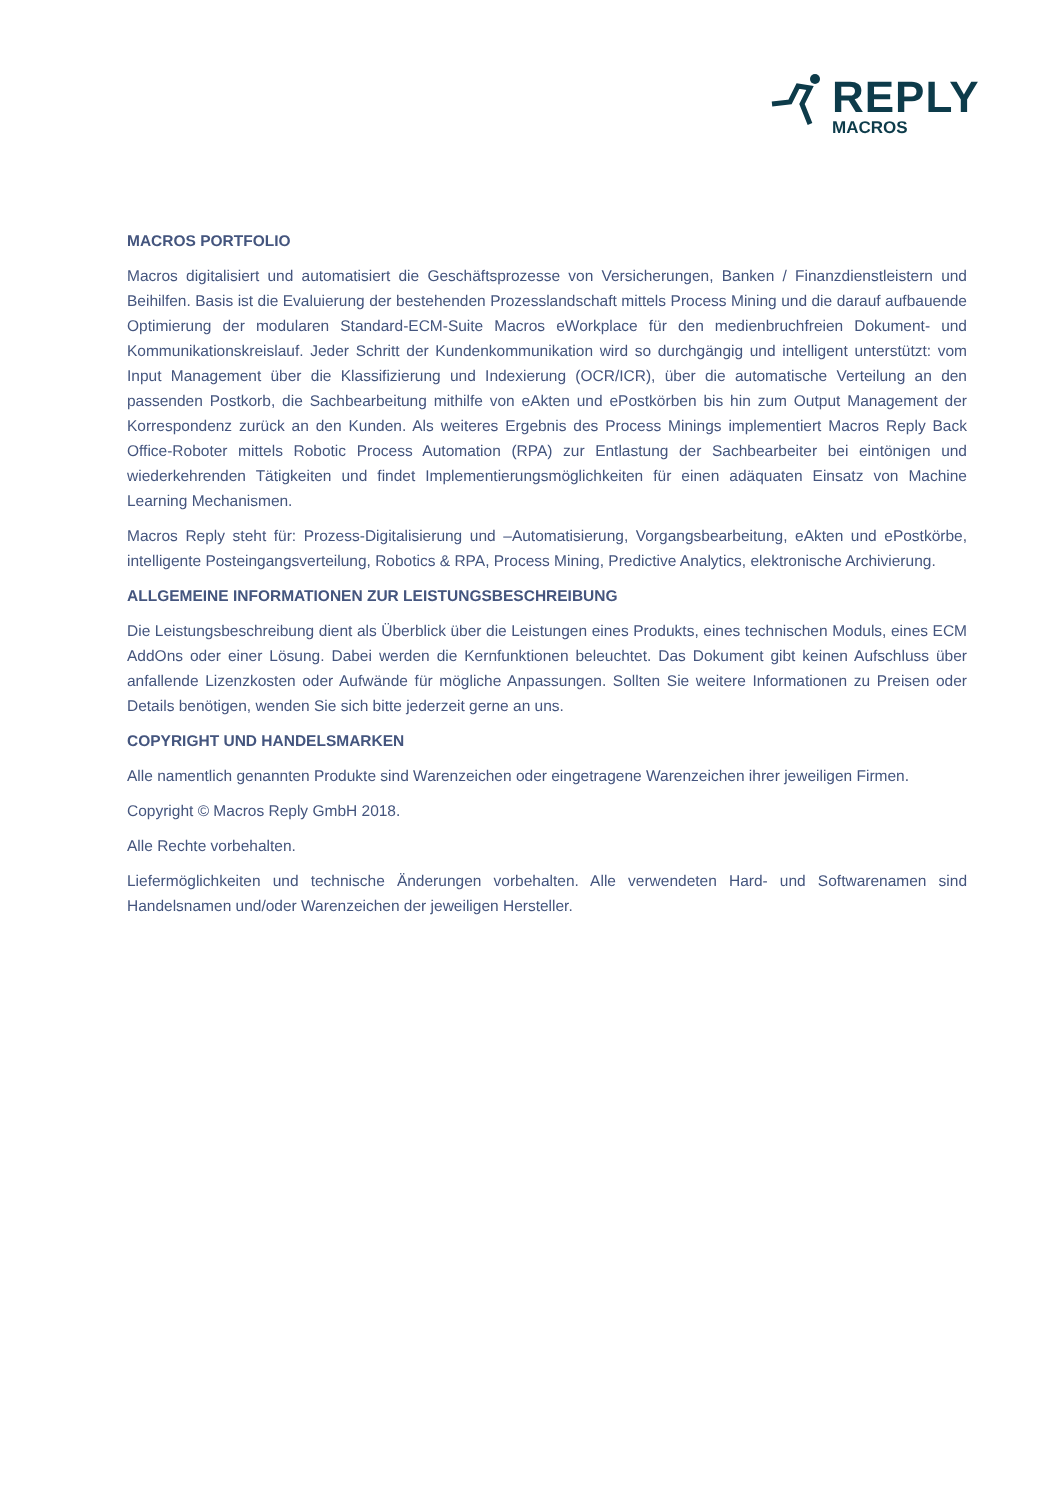REPLY
MACROS
MACROS PORTFOLIO
Macros digitalisiert und automatisiert die Geschäftsprozesse von Versicherungen, Banken / Finanzdienstleistern und Beihilfen. Basis ist die Evaluierung der bestehenden Prozesslandschaft mittels Process Mining und die darauf aufbauende Optimierung der modularen Standard-ECM-Suite Macros eWorkplace für den medienbruchfreien Dokument- und Kommunikationskreislauf. Jeder Schritt der Kundenkommunikation wird so durchgängig und intelligent unterstützt: vom Input Management über die Klassifizierung und Indexierung (OCR/ICR), über die automatische Verteilung an den passenden Postkorb, die Sachbearbeitung mithilfe von eAkten und ePostkörben bis hin zum Output Management der Korrespondenz zurück an den Kunden. Als weiteres Ergebnis des Process Minings implementiert Macros Reply Back Office-Roboter mittels Robotic Process Automation (RPA) zur Entlastung der Sachbearbeiter bei eintönigen und wiederkehrenden Tätigkeiten und findet Implementierungsmöglichkeiten für einen adäquaten Einsatz von Machine Learning Mechanismen.
Macros Reply steht für: Prozess-Digitalisierung und –Automatisierung, Vorgangsbearbeitung, eAkten und ePostkörbe, intelligente Posteingangsverteilung, Robotics & RPA, Process Mining, Predictive Analytics, elektronische Archivierung.
ALLGEMEINE INFORMATIONEN ZUR LEISTUNGSBESCHREIBUNG
Die Leistungsbeschreibung dient als Überblick über die Leistungen eines Produkts, eines technischen Moduls, eines ECM AddOns oder einer Lösung. Dabei werden die Kernfunktionen beleuchtet. Das Dokument gibt keinen Aufschluss über anfallende Lizenzkosten oder Aufwände für mögliche Anpassungen. Sollten Sie weitere Informationen zu Preisen oder Details benötigen, wenden Sie sich bitte jederzeit gerne an uns.
COPYRIGHT UND HANDELSMARKEN
Alle namentlich genannten Produkte sind Warenzeichen oder eingetragene Warenzeichen ihrer jeweiligen Firmen.
Copyright © Macros Reply GmbH 2018.
Alle Rechte vorbehalten.
Liefermöglichkeiten und technische Änderungen vorbehalten. Alle verwendeten Hard- und Softwarenamen sind Handelsnamen und/oder Warenzeichen der jeweiligen Hersteller.